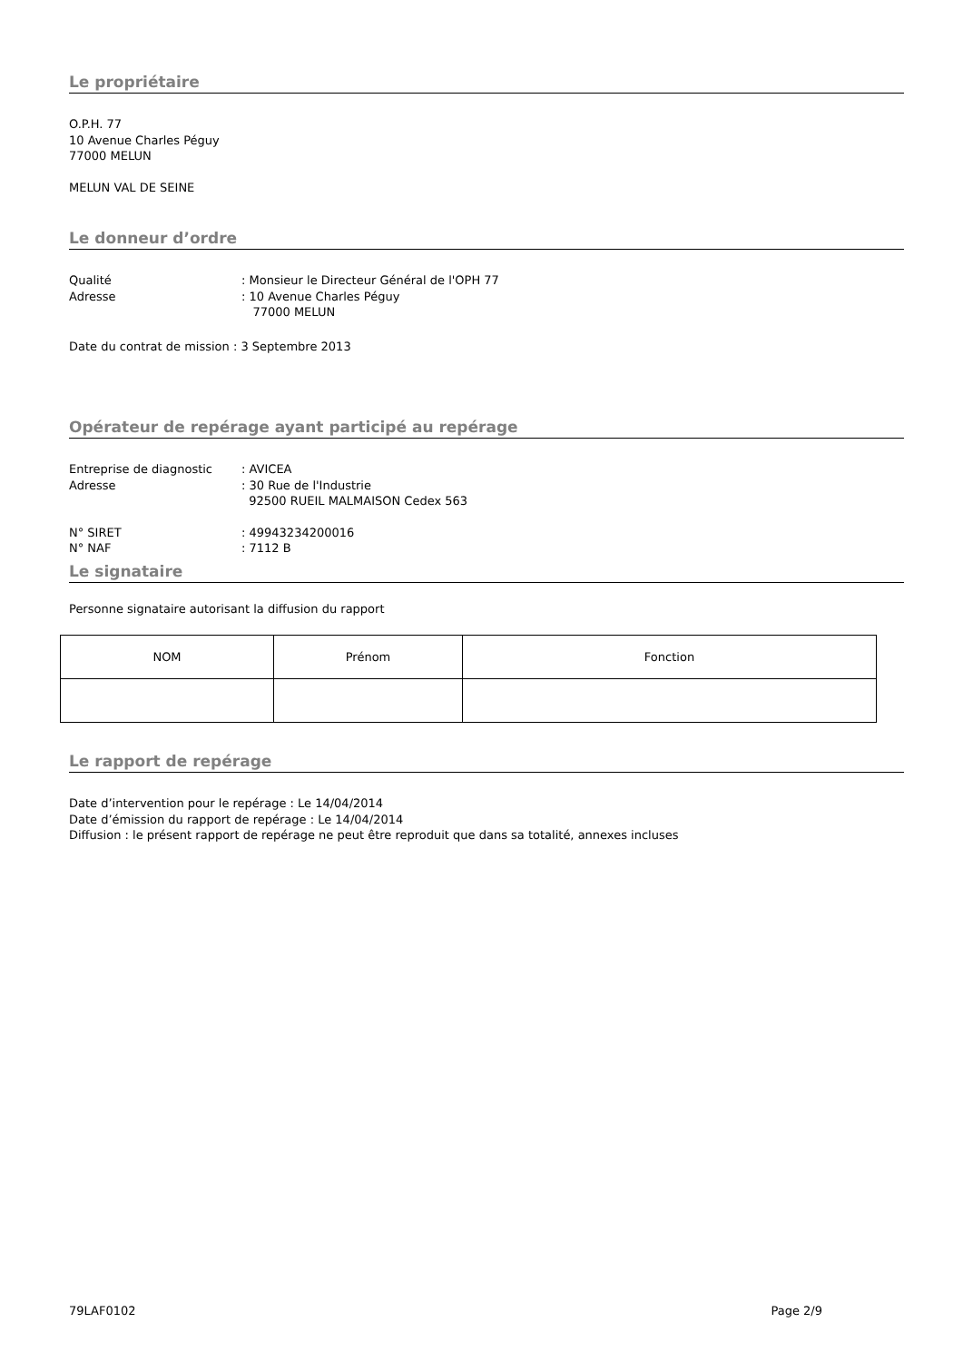Le propriétaire
O.P.H. 77
10 Avenue Charles Péguy
77000 MELUN
MELUN VAL DE SEINE
Le donneur d’ordre
Qualité: Monsieur le Directeur Général de l'OPH 77
Adresse: 10 Avenue Charles Péguy
77000 MELUN
Date du contrat de mission : 3 Septembre 2013
Opérateur de repérage ayant participé au repérage
Entreprise de diagnostic: AVICEA
Adresse: 30 Rue de l'Industrie
92500 RUEIL MALMAISON Cedex 563
N° SIRET: 49943234200016
N° NAF: 7112 B
Le signataire
Personne signataire autorisant la diffusion du rapport
| NOM | Prénom | Fonction |
Le rapport de repérage
Date d’intervention pour le repérage : Le 14/04/2014
Date d’émission du rapport de repérage : Le 14/04/2014
Diffusion : le présent rapport de repérage ne peut être reproduit que dans sa totalité, annexes incluses
79LAF0102 Page 2/9